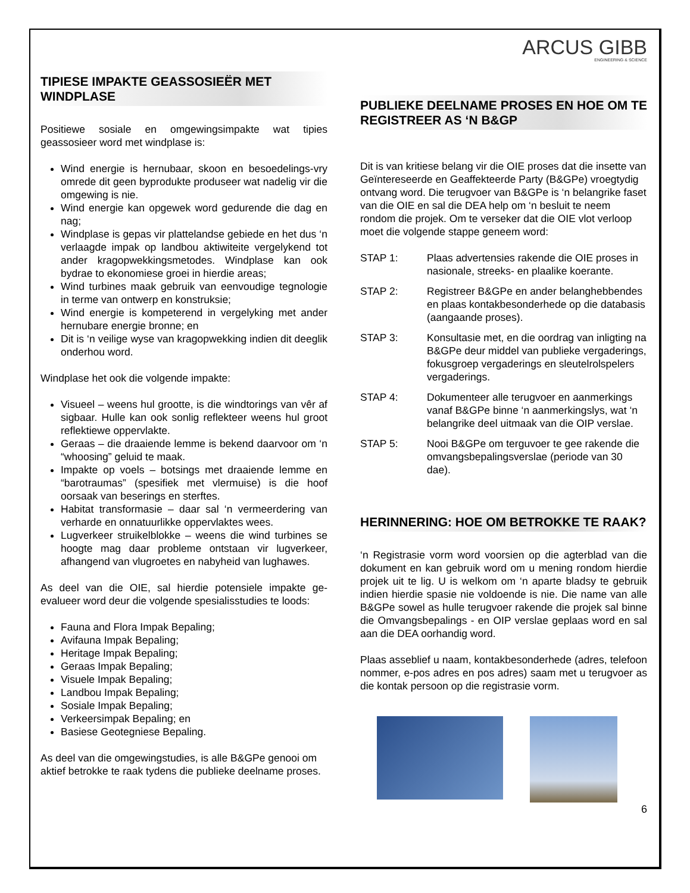TIPIESE IMPAKTE GEASSOSIEËR MET WINDPLASE
Positiewe sosiale en omgewingsimpakte wat tipies geassosieer word met windplase is:
Wind energie is hernubaar, skoon en besoedelings-vry omrede dit geen byprodukte produseer wat nadelig vir die omgewing is nie.
Wind energie kan opgewek word gedurende die dag en nag;
Windplase is gepas vir plattelandse gebiede en het dus ‘n verlaagde impak op landbou aktiwiteite vergelykend tot ander kragopwekkingsmetodes. Windplase kan ook bydrae to ekonomiese groei in hierdie areas;
Wind turbines maak gebruik van eenvoudige tegnologie in terme van ontwerp en konstruksie;
Wind energie is kompeterend in vergelyking met ander hernubare energie bronne; en
Dit is ‘n veilige wyse van kragopwekking indien dit deeglik onderhou word.
Windplase het ook die volgende impakte:
Visueel – weens hul grootte, is die windtorings van vêr af sigbaar. Hulle kan ook sonlig reflekteer weens hul groot reflektiewe oppervlakte.
Geraas – die draaiende lemme is bekend daarvoor om ‘n “whoosing” geluid te maak.
Impakte op voels – botsings met draaiende lemme en “barotraumas” (spesifiek met vlermuise) is die hoof oorsaak van beserings en sterftes.
Habitat transformasie – daar sal ‘n vermeerdering van verharde en onnatuurlikke oppervlaktes wees.
Lugverkeer struikelblokke – weens die wind turbines se hoogte mag daar probleme ontstaan vir lugverkeer, afhangend van vlugroetes en nabyheid van lughawes.
As deel van die OIE, sal hierdie potensiele impakte ge-evalueer word deur die volgende spesialisstudies te loods:
Fauna and Flora Impak Bepaling;
Avifauna Impak Bepaling;
Heritage Impak Bepaling;
Geraas Impak Bepaling;
Visuele Impak Bepaling;
Landbou Impak Bepaling;
Sosiale Impak Bepaling;
Verkeersimpak Bepaling; en
Basiese Geotegniese Bepaling.
As deel van die omgewingstudies, is alle B&GPe genooi om aktief betrokke te raak tydens die publieke deelname proses.
ARCUS GIBB
ENGINEERING & SCIENCE
PUBLIEKE DEELNAME PROSES EN HOE OM TE REGISTREER AS ‘N B&GP
Dit is van kritiese belang vir die OIE proses dat die insette van Geïntereseerde en Geaffekteerde Party (B&GPe) vroegtydig ontvang word. Die terugvoer van B&GPe is ‘n belangrike faset van die OIE en sal die DEA help om ‘n besluit te neem rondom die projek. Om te verseker dat die OIE vlot verloop moet die volgende stappe geneem word:
STAP 1: Plaas advertensies rakende die OIE proses in nasionale, streeks- en plaalike koerante.
STAP 2: Registreer B&GPe en ander belanghebbendes en plaas kontakbesonderhede op die databasis (aangaande proses).
STAP 3: Konsultasie met, en die oordrag van inligting na B&GPe deur middel van publieke vergaderings, fokusgroep vergaderings en sleutelrolspelers vergaderings.
STAP 4: Dokumenteer alle terugvoer en aanmerkings vanaf B&GPe binne ‘n aanmerkingslys, wat ‘n belangrike deel uitmaak van die OIP verslae.
STAP 5: Nooi B&GPe om terguvoer te gee rakende die omvangsbepalingsverslae (periode van 30 dae).
HERINNERING: HOE OM BETROKKE TE RAAK?
‘n Registrasie vorm word voorsien op die agterblad van die dokument en kan gebruik word om u mening rondom hierdie projek uit te lig. U is welkom om ‘n aparte bladsy te gebruik indien hierdie spasie nie voldoende is nie. Die name van alle B&GPe sowel as hulle terugvoer rakende die projek sal binne die Omvangsbepalings - en OIP verslae geplaas word en sal aan die DEA oorhandig word.
Plaas asseblief u naam, kontakbesonderhede (adres, telefoon nommer, e-pos adres en pos adres) saam met u terugvoer as die kontak persoon op die registrasie vorm.
6